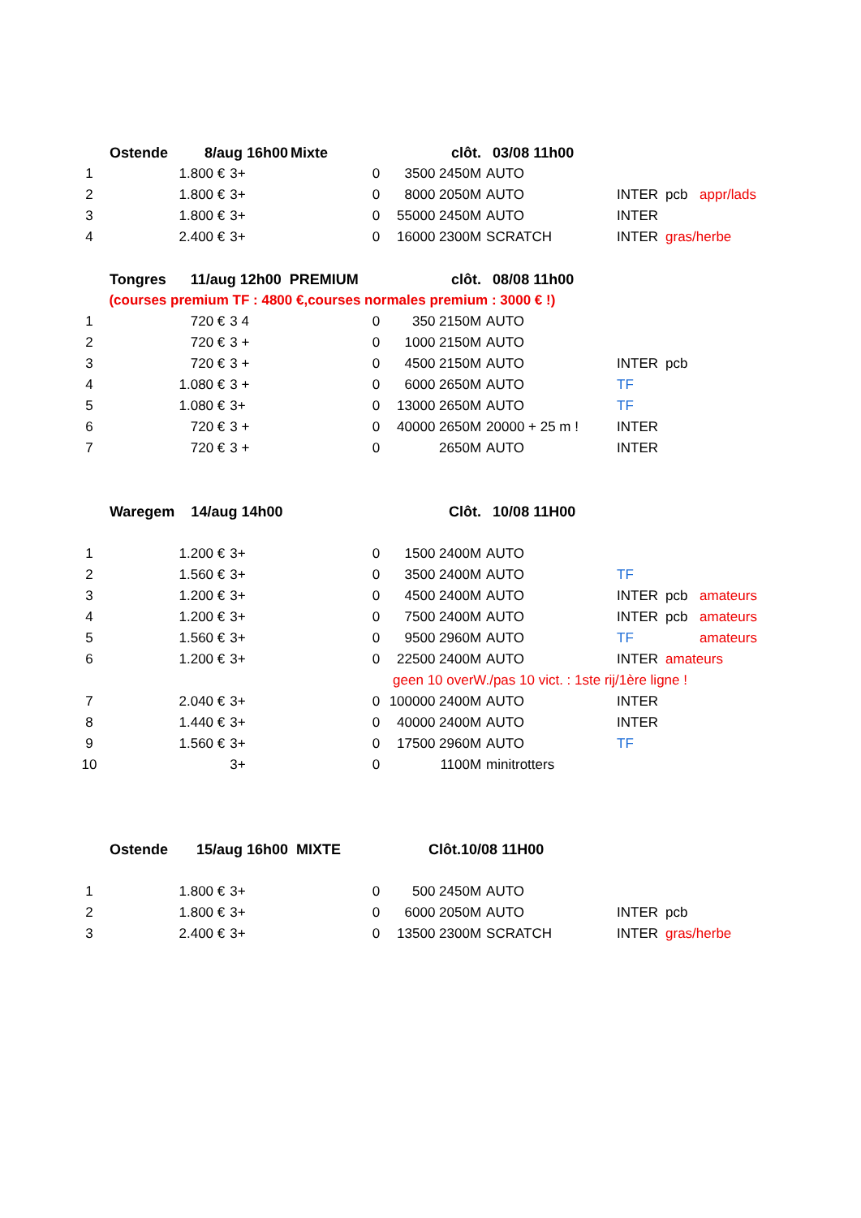| | Ostende 8/aug 16h00 | | Mixte | clôt. | 03/08 11h00 | | | | |
| 1 | 1.800 € | 3+ | 0 | 3500 2450M | AUTO | | | | |
| 2 | 1.800 € | 3+ | 0 | 8000 2050M | AUTO | | INTER | pcb | appr/lads |
| 3 | 1.800 € | 3+ | 0 | 55000 2450M | AUTO | | INTER | | |
| 4 | 2.400 € | 3+ | 0 | 16000 2300M | SCRATCH | | INTER | gras/herbe | |
| | Tongres 11/aug 12h00 PREMIUM | | | clôt. | 08/08 11h00 | | | | |
| | (courses premium TF : 4800 €,courses normales premium : 3000 € !) | | | | | | | | |
| 1 | 720 € | 3 4 | 0 | 350 2150M | AUTO | | | | |
| 2 | 720 € | 3 + | 0 | 1000 2150M | AUTO | | | | |
| 3 | 720 € | 3 + | 0 | 4500 2150M | AUTO | | INTER | pcb | |
| 4 | 1.080 € | 3 + | 0 | 6000 2650M | AUTO | | TF | | |
| 5 | 1.080 € | 3+ | 0 | 13000 2650M | AUTO | | TF | | |
| 6 | 720 € | 3 + | 0 | 40000 2650M | 20000 + 25 m ! | | INTER | | |
| 7 | 720 € | 3 + | 0 | 2650M | AUTO | | INTER | | |
| | Waregem 14/aug 14h00 | | | Clôt. | 10/08 11H00 | | | | |
| 1 | 1.200 € | 3+ | 0 | 1500 2400M | AUTO | | | | |
| 2 | 1.560 € | 3+ | 0 | 3500 2400M | AUTO | | TF | | |
| 3 | 1.200 € | 3+ | 0 | 4500 2400M | AUTO | | INTER | pcb | amateurs |
| 4 | 1.200 € | 3+ | 0 | 7500 2400M | AUTO | | INTER | pcb | amateurs |
| 5 | 1.560 € | 3+ | 0 | 9500 2960M | AUTO | | TF | | amateurs |
| 6 | 1.200 € | 3+ | 0 | 22500 2400M | AUTO | | INTER | amateurs | |
| | | | | geen 10 overW./pas 10 vict. : 1ste rij/1ère ligne ! | | | | | |
| 7 | 2.040 € | 3+ | 0 | 100000 2400M | AUTO | | INTER | | |
| 8 | 1.440 € | 3+ | 0 | 40000 2400M | AUTO | | INTER | | |
| 9 | 1.560 € | 3+ | 0 | 17500 2960M | AUTO | | TF | | |
| 10 | | 3+ | 0 | 1100M | minitrotters | | | | |
| | Ostende 15/aug 16h00 MIXTE | | | Clôt.10/08 11H00 | | | | | |
| 1 | 1.800 € | 3+ | 0 | 500 2450M | AUTO | | | | |
| 2 | 1.800 € | 3+ | 0 | 6000 2050M | AUTO | | INTER | pcb | |
| 3 | 2.400 € | 3+ | 0 | 13500 2300M | SCRATCH | | INTER | gras/herbe | |